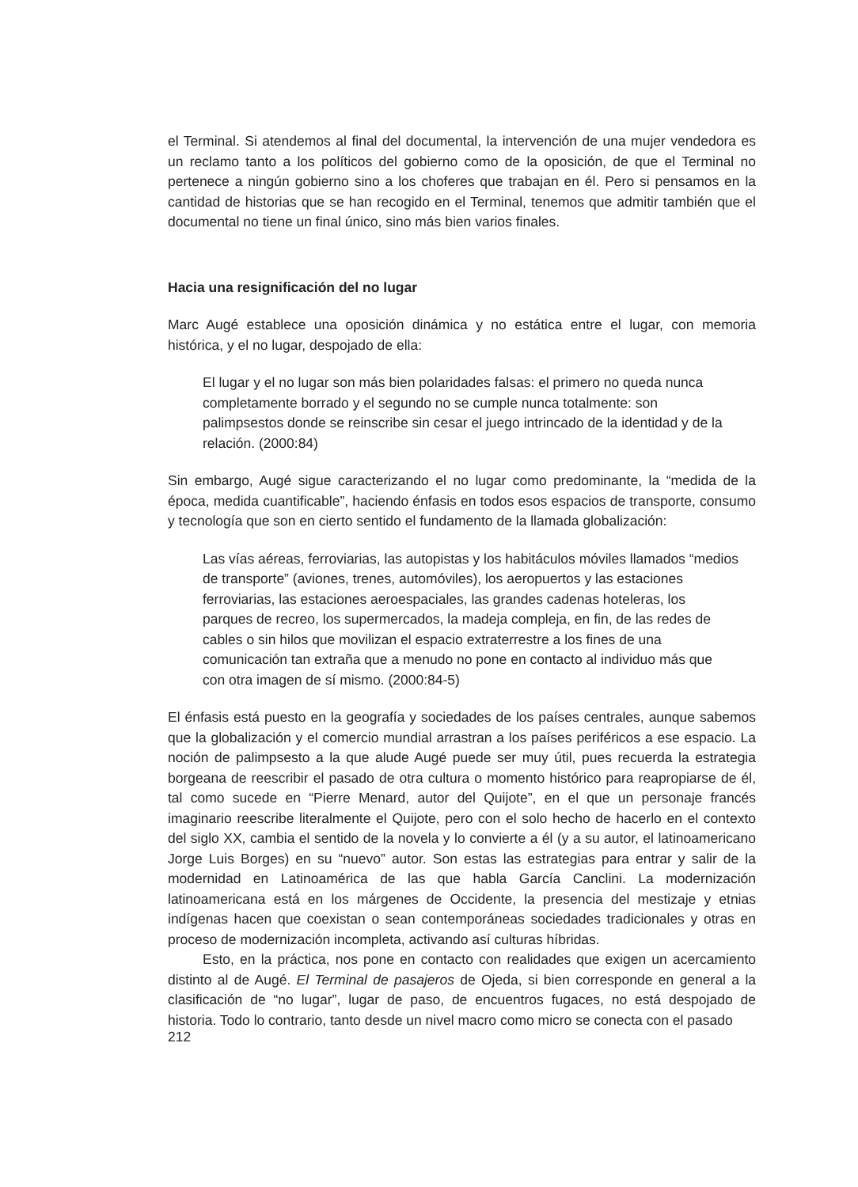el Terminal. Si atendemos al final del documental, la intervención de una mujer vendedora es un reclamo tanto a los políticos del gobierno como de la oposición, de que el Terminal no pertenece a ningún gobierno sino a los choferes que trabajan en él. Pero si pensamos en la cantidad de historias que se han recogido en el Terminal, tenemos que admitir también que el documental no tiene un final único, sino más bien varios finales.
Hacia una resignificación del no lugar
Marc Augé establece una oposición dinámica y no estática entre el lugar, con memoria histórica, y el no lugar, despojado de ella:
El lugar y el no lugar son más bien polaridades falsas: el primero no queda nunca completamente borrado y el segundo no se cumple nunca totalmente: son palimpsestos donde se reinscribe sin cesar el juego intrincado de la identidad y de la relación. (2000:84)
Sin embargo, Augé sigue caracterizando el no lugar como predominante, la “medida de la época, medida cuantificable”, haciendo énfasis en todos esos espacios de transporte, consumo y tecnología que son en cierto sentido el fundamento de la llamada globalización:
Las vías aéreas, ferroviarias, las autopistas y los habitáculos móviles llamados “medios de transporte” (aviones, trenes, automóviles), los aeropuertos y las estaciones ferroviarias, las estaciones aeroespaciales, las grandes cadenas hoteleras, los parques de recreo, los supermercados, la madeja compleja, en fin, de las redes de cables o sin hilos que movilizan el espacio extraterrestre a los fines de una comunicación tan extraña que a menudo no pone en contacto al individuo más que con otra imagen de sí mismo. (2000:84-5)
El énfasis está puesto en la geografía y sociedades de los países centrales, aunque sabemos que la globalización y el comercio mundial arrastran a los países periféricos a ese espacio. La noción de palimpsesto a la que alude Augé puede ser muy útil, pues recuerda la estrategia borgeana de reescribir el pasado de otra cultura o momento histórico para reapropiarse de él, tal como sucede en “Pierre Menard, autor del Quijote”, en el que un personaje francés imaginario reescribe literalmente el Quijote, pero con el solo hecho de hacerlo en el contexto del siglo XX, cambia el sentido de la novela y lo convierte a él (y a su autor, el latinoamericano Jorge Luis Borges) en su “nuevo” autor. Son estas las estrategias para entrar y salir de la modernidad en Latinoamérica de las que habla García Canclini. La modernización latinoamericana está en los márgenes de Occidente, la presencia del mestizaje y etnias indígenas hacen que coexistan o sean contemporáneas sociedades tradicionales y otras en proceso de modernización incompleta, activando así culturas híbridas.
Esto, en la práctica, nos pone en contacto con realidades que exigen un acercamiento distinto al de Augé. El Terminal de pasajeros de Ojeda, si bien corresponde en general a la clasificación de “no lugar”, lugar de paso, de encuentros fugaces, no está despojado de historia. Todo lo contrario, tanto desde un nivel macro como micro se conecta con el pasado
212